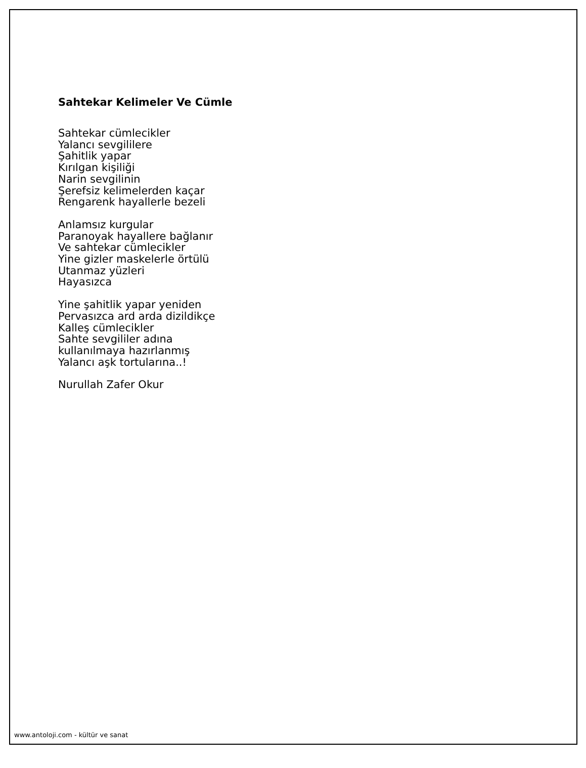Sahtekar Kelimeler Ve Cümle
Sahtekar cümlecikler
Yalancı sevgililere
Şahitlik yapar
Kırılgan kişiliği
Narin sevgilinin
Şerefsiz kelimelerden kaçar
Rengarenk hayallerle bezeli
Anlamsız kurgular
Paranoyak hayallere bağlanır
Ve sahtekar cümlecikler
Yine gizler maskelerle örtülü
Utanmaz yüzleri
Hayasızca
Yine şahitlik yapar yeniden
Pervasızca ard arda dizildikçe
Kalleş cümlecikler
Sahte sevgililer adına
kullanılmaya hazırlanmış
Yalancı aşk tortularına..!
Nurullah Zafer Okur
www.antoloji.com - kültür ve sanat